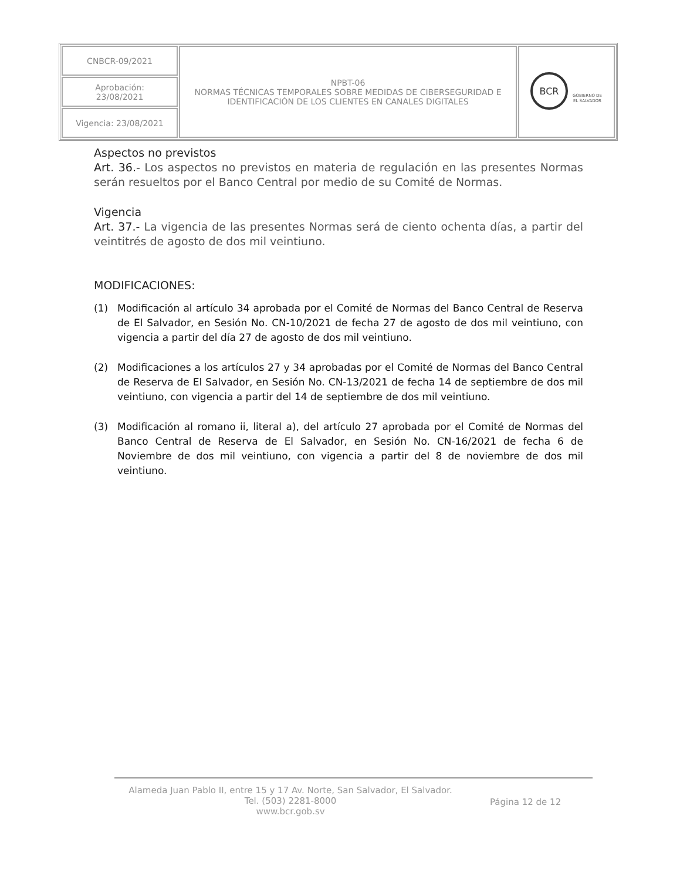| CNBCR-09/2021 | NPBT-06 NORMAS TÉCNICAS TEMPORALES SOBRE MEDIDAS DE CIBERSEGURIDAD E IDENTIFICACIÓN DE LOS CLIENTES EN CANALES DIGITALES | BCR GOBIERNO DE EL SALVADOR |
| Aprobación: 23/08/2021 | | |
| Vigencia: 23/08/2021 | | |
Aspectos no previstos
Art. 36.- Los aspectos no previstos en materia de regulación en las presentes Normas serán resueltos por el Banco Central por medio de su Comité de Normas.
Vigencia
Art. 37.- La vigencia de las presentes Normas será de ciento ochenta días, a partir del veintitrés de agosto de dos mil veintiuno.
MODIFICACIONES:
(1) Modificación al artículo 34 aprobada por el Comité de Normas del Banco Central de Reserva de El Salvador, en Sesión No. CN-10/2021 de fecha 27 de agosto de dos mil veintiuno, con vigencia a partir del día 27 de agosto de dos mil veintiuno.
(2) Modificaciones a los artículos 27 y 34 aprobadas por el Comité de Normas del Banco Central de Reserva de El Salvador, en Sesión No. CN-13/2021 de fecha 14 de septiembre de dos mil veintiuno, con vigencia a partir del 14 de septiembre de dos mil veintiuno.
(3) Modificación al romano ii, literal a), del artículo 27 aprobada por el Comité de Normas del Banco Central de Reserva de El Salvador, en Sesión No. CN-16/2021 de fecha 6 de Noviembre de dos mil veintiuno, con vigencia a partir del 8 de noviembre de dos mil veintiuno.
Alameda Juan Pablo II, entre 15 y 17 Av. Norte, San Salvador, El Salvador.
Tel. (503) 2281-8000
www.bcr.gob.sv
Página 12 de 12